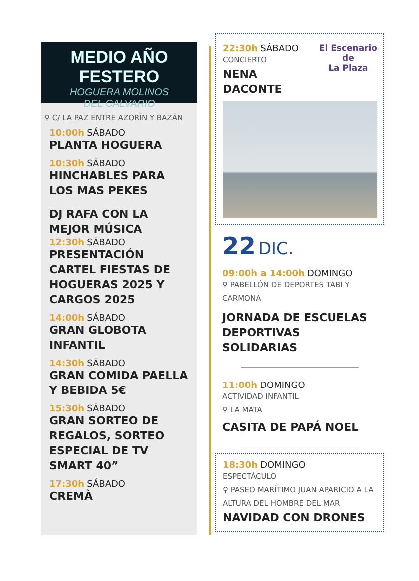MEDIO AÑO FESTERO
HOGUERA MOLINOS
DEL CALVARIO
⚲ C/ LA PAZ ENTRE AZORÍN Y BAZÁN
10:00h SÁBADO
PLANTA HOGUERA
10:30h SÁBADO
HINCHABLES PARA LOS MAS PEKES
DJ RAFA CON LA MEJOR MÚSICA
12:30h SÁBADO
PRESENTACIÓN CARTEL FIESTAS DE HOGUERAS 2025 Y CARGOS 2025
14:00h SÁBADO
GRAN GLOBOTA INFANTIL
14:30h SÁBADO
GRAN COMIDA PAELLA Y BEBIDA 5€
15:30h SÁBADO
GRAN SORTEO DE REGALOS, SORTEO ESPECIAL DE TV SMART 40”
17:30h SÁBADO
CREMÀ
El Escenario
de
La Plaza
22:30h SÁBADO
CONCIERTO
NENA DACONTE
22 DIC.
09:00h a 14:00h DOMINGO
⚲ PABELLÓN DE DEPORTES TABI Y CARMONA
JORNADA DE ESCUELAS DEPORTIVAS SOLIDARIAS
11:00h DOMINGO
ACTIVIDAD INFANTIL
⚲ LA MATA
CASITA DE PAPÁ NOEL
18:30h DOMINGO
ESPECTÁCULO
⚲ PASEO MARÍTIMO JUAN APARICIO A LA ALTURA DEL HOMBRE DEL MAR
NAVIDAD CON DRONES